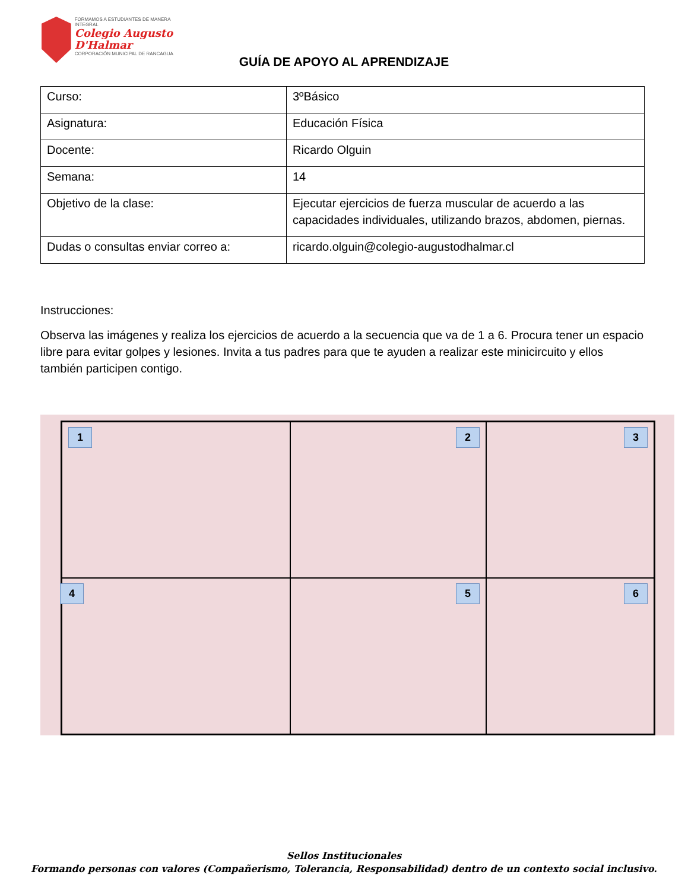FORMAMOS A ESTUDIANTES DE MANERA INTEGRAL
Colegio Augusto
D'Halmar
CORPORACIÓN MUNICIPAL DE RANCAGUA
GUÍA DE APOYO AL APRENDIZAJE
| Curso: | 3ºBásico |
| Asignatura: | Educación Física |
| Docente: | Ricardo Olguin |
| Semana: | 14 |
| Objetivo de la clase: | Ejecutar ejercicios de fuerza muscular de acuerdo a las capacidades individuales, utilizando brazos, abdomen, piernas. |
| Dudas o consultas enviar correo a: | ricardo.olguin@colegio-augustodhalmar.cl |
Instrucciones:
Observa las imágenes y realiza los ejercicios de acuerdo a la secuencia que va de 1 a 6. Procura tener un espacio libre para evitar golpes y lesiones. Invita a tus padres para que te ayuden a realizar este minicircuito y ellos también participen contigo.
1
2
3
4
5
6
Sellos Institucionales
Formando personas con valores (Compañerismo, Tolerancia, Responsabilidad) dentro de un contexto social inclusivo.